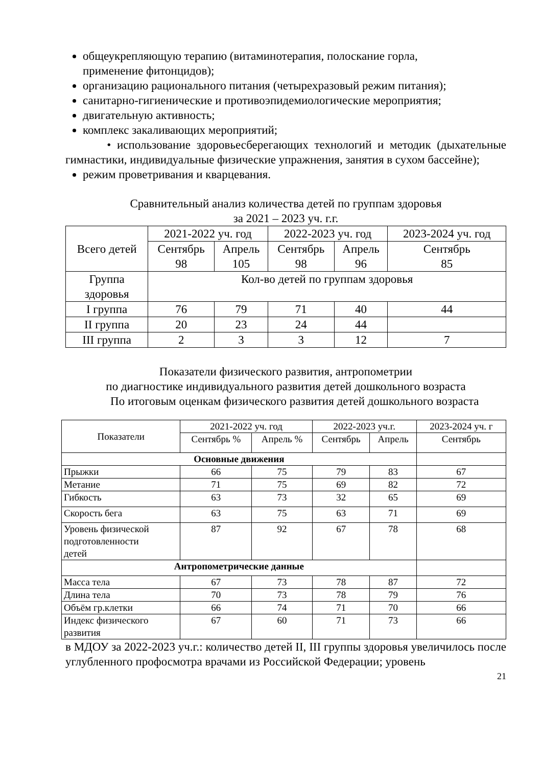общеукрепляющую терапию (витаминотерапия, полоскание горла,
применение фитонцидов);
организацию рационального питания (четырехразовый режим питания);
санитарно-гигиенические и противоэпидемиологические мероприятия;
двигательную активность;
комплекс закаливающих мероприятий;
• использование здоровьесберегающих технологий и методик (дыхательные гимнастики, индивидуальные физические упражнения, занятия в сухом бассейне);
режим проветривания и кварцевания.
Сравнительный анализ количества детей по группам здоровья
за 2021 – 2023 уч. г.г.
| Всего детей | 2021-2022 уч. год | | 2022-2023 уч. год | | 2023-2024 уч. год |
| | Сентябрь 98 | Апрель 105 | Сентябрь 98 | Апрель 96 | Сентябрь 85 |
| Группа здоровья | Кол-во детей по группам здоровья | | | | |
| I группа | 76 | 79 | 71 | 40 | 44 |
| II группа | 20 | 23 | 24 | 44 | |
| III группа | 2 | 3 | 3 | 12 | 7 |
Показатели физического развития, антропометрии
по диагностике индивидуального развития детей дошкольного возраста
По итоговым оценкам физического развития детей дошкольного возраста
| Показатели | 2021-2022 уч. год | | 2022-2023 уч.г. | | 2023-2024 уч. г |
| | Сентябрь % | Апрель % | Сентябрь | Апрель | Сентябрь |
| Основные движения | | | | | |
| Прыжки | 66 | 75 | 79 | 83 | 67 |
| Метание | 71 | 75 | 69 | 82 | 72 |
| Гибкость | 63 | 73 | 32 | 65 | 69 |
| Скорость бега | 63 | 75 | 63 | 71 | 69 |
| Уровень физической подготовленности детей | 87 | 92 | 67 | 78 | 68 |
| Антропометрические данные | | | | | |
| Масса тела | 67 | 73 | 78 | 87 | 72 |
| Длина тела | 70 | 73 | 78 | 79 | 76 |
| Объём гр.клетки | 66 | 74 | 71 | 70 | 66 |
| Индекс физического развития | 67 | 60 | 71 | 73 | 66 |
в МДОУ за 2022-2023 уч.г.: количество детей II, III группы здоровья увеличилось после углубленного профосмотра врачами из Российской Федерации; уровень
21